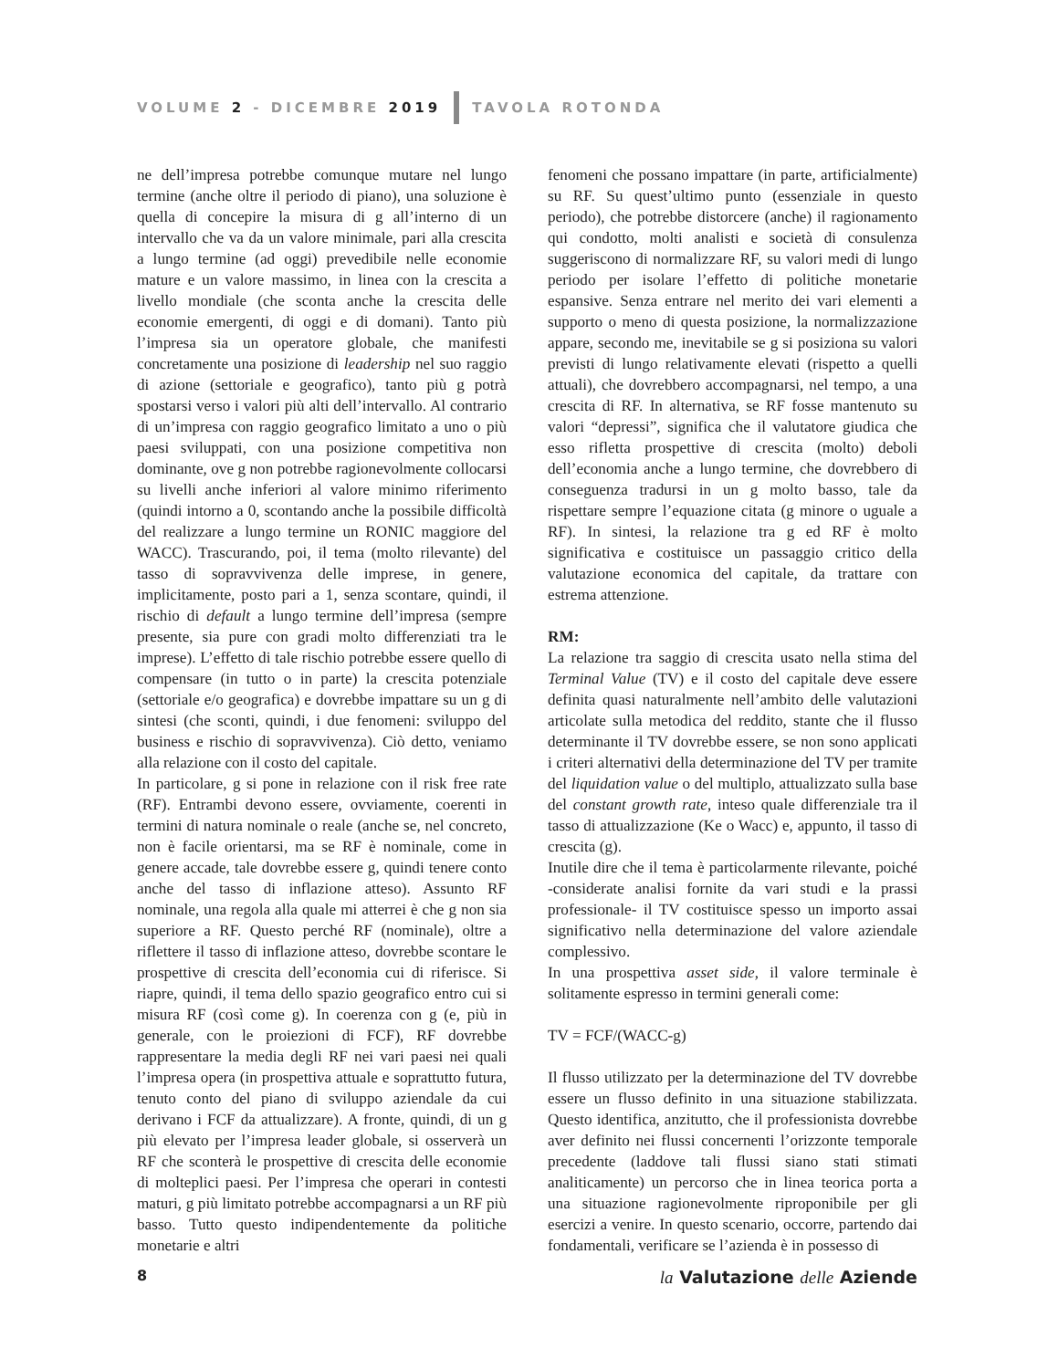VOLUME 2 - DICEMBRE 2019 TAVOLA ROTONDA
ne dell’impresa potrebbe comunque mutare nel lungo termine (anche oltre il periodo di piano), una soluzione è quella di concepire la misura di g all’interno di un intervallo che va da un valore minimale, pari alla crescita a lungo termine (ad oggi) prevedibile nelle economie mature e un valore massimo, in linea con la crescita a livello mondiale (che sconta anche la crescita delle economie emergenti, di oggi e di domani). Tanto più l’impresa sia un operatore globale, che manifesti concretamente una posizione di leadership nel suo raggio di azione (settoriale e geografico), tanto più g potrà spostarsi verso i valori più alti dell’intervallo. Al contrario di un’impresa con raggio geografico limitato a uno o più paesi sviluppati, con una posizione competitiva non dominante, ove g non potrebbe ragionevolmente collocarsi su livelli anche inferiori al valore minimo riferimento (quindi intorno a 0, scontando anche la possibile difficoltà del realizzare a lungo termine un RONIC maggiore del WACC). Trascurando, poi, il tema (molto rilevante) del tasso di sopravvivenza delle imprese, in genere, implicitamente, posto pari a 1, senza scontare, quindi, il rischio di default a lungo termine dell’impresa (sempre presente, sia pure con gradi molto differenziati tra le imprese). L’effetto di tale rischio potrebbe essere quello di compensare (in tutto o in parte) la crescita potenziale (settoriale e/o geografica) e dovrebbe impattare su un g di sintesi (che sconti, quindi, i due fenomeni: sviluppo del business e rischio di sopravvivenza). Ciò detto, veniamo alla relazione con il costo del capitale.
In particolare, g si pone in relazione con il risk free rate (RF). Entrambi devono essere, ovviamente, coerenti in termini di natura nominale o reale (anche se, nel concreto, non è facile orientarsi, ma se RF è nominale, come in genere accade, tale dovrebbe essere g, quindi tenere conto anche del tasso di inflazione atteso). Assunto RF nominale, una regola alla quale mi atterrei è che g non sia superiore a RF. Questo perché RF (nominale), oltre a riflettere il tasso di inflazione atteso, dovrebbe scontare le prospettive di crescita dell’economia cui di riferisce. Si riapre, quindi, il tema dello spazio geografico entro cui si misura RF (così come g). In coerenza con g (e, più in generale, con le proiezioni di FCF), RF dovrebbe rappresentare la media degli RF nei vari paesi nei quali l’impresa opera (in prospettiva attuale e soprattutto futura, tenuto conto del piano di sviluppo aziendale da cui derivano i FCF da attualizzare). A fronte, quindi, di un g più elevato per l’impresa leader globale, si osserverà un RF che sconterà le prospettive di crescita delle economie di molteplici paesi. Per l’impresa che operari in contesti maturi, g più limitato potrebbe accompagnarsi a un RF più basso. Tutto questo indipendentemente da politiche monetarie e altri
fenomeni che possano impattare (in parte, artificialmente) su RF. Su quest’ultimo punto (essenziale in questo periodo), che potrebbe distorcere (anche) il ragionamento qui condotto, molti analisti e società di consulenza suggeriscono di normalizzare RF, su valori medi di lungo periodo per isolare l’effetto di politiche monetarie espansive. Senza entrare nel merito dei vari elementi a supporto o meno di questa posizione, la normalizzazione appare, secondo me, inevitabile se g si posiziona su valori previsti di lungo relativamente elevati (rispetto a quelli attuali), che dovrebbero accompagnarsi, nel tempo, a una crescita di RF. In alternativa, se RF fosse mantenuto su valori “depressi”, significa che il valutatore giudica che esso rifletta prospettive di crescita (molto) deboli dell’economia anche a lungo termine, che dovrebbero di conseguenza tradursi in un g molto basso, tale da rispettare sempre l’equazione citata (g minore o uguale a RF). In sintesi, la relazione tra g ed RF è molto significativa e costituisce un passaggio critico della valutazione economica del capitale, da trattare con estrema attenzione.
RM:
La relazione tra saggio di crescita usato nella stima del Terminal Value (TV) e il costo del capitale deve essere definita quasi naturalmente nell’ambito delle valutazioni articolate sulla metodica del reddito, stante che il flusso determinante il TV dovrebbe essere, se non sono applicati i criteri alternativi della determinazione del TV per tramite del liquidation value o del multiplo, attualizzato sulla base del constant growth rate, inteso quale differenziale tra il tasso di attualizzazione (Ke o Wacc) e, appunto, il tasso di crescita (g).
Inutile dire che il tema è particolarmente rilevante, poiché -considerate analisi fornite da vari studi e la prassi professionale- il TV costituisce spesso un importo assai significativo nella determinazione del valore aziendale complessivo.
In una prospettiva asset side, il valore terminale è solitamente espresso in termini generali come:
TV = FCF/(WACC-g)
Il flusso utilizzato per la determinazione del TV dovrebbe essere un flusso definito in una situazione stabilizzata. Questo identifica, anzitutto, che il professionista dovrebbe aver definito nei flussi concernenti l’orizzonte temporale precedente (laddove tali flussi siano stati stimati analiticamente) un percorso che in linea teorica porta a una situazione ragionevolmente riproponibile per gli esercizi a venire. In questo scenario, occorre, partendo dai fondamentali, verificare se l’azienda è in possesso di
8 la Valutazione delle Aziende